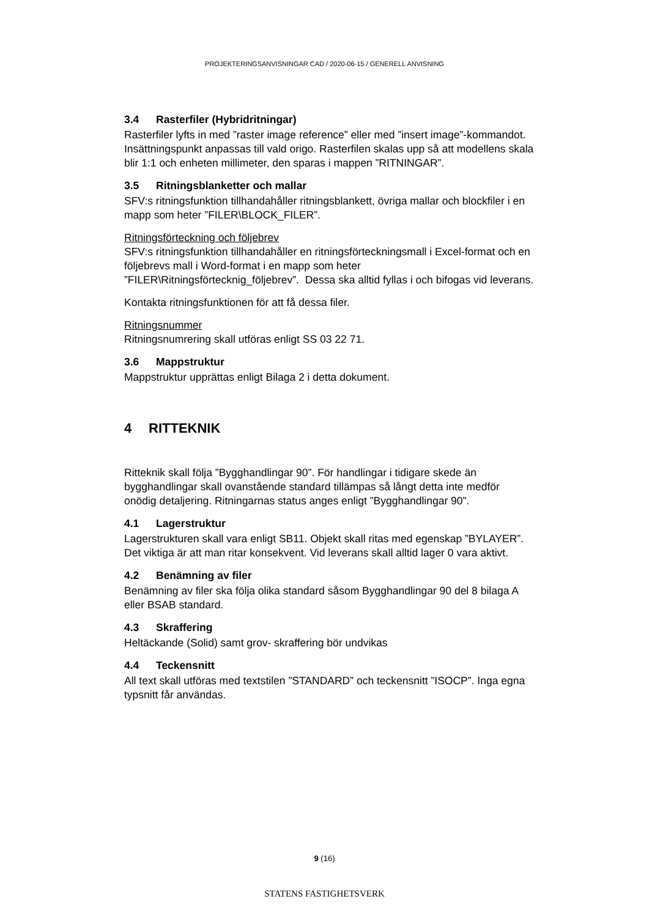PROJEKTERINGSANVISNINGAR CAD / 2020-06-15 / GENERELL ANVISNING
3.4 Rasterfiler (Hybridritningar)
Rasterfiler lyfts in med ”raster image reference” eller med ”insert image”-kommandot. Insättningspunkt anpassas till vald origo. Rasterfilen skalas upp så att modellens skala blir 1:1 och enheten millimeter, den sparas i mappen ”RITNINGAR”.
3.5 Ritningsblanketter och mallar
SFV:s ritningsfunktion tillhandahåller ritningsblankett, övriga mallar och blockfiler i en mapp som heter ”FILER\BLOCK_FILER”.
Ritningsförteckning och följebrev
SFV:s ritningsfunktion tillhandahåller en ritningsförteckningsmall i Excel-format och en följebrevs mall i Word-format i en mapp som heter ”FILER\Ritningsförtecknig_följebrev”. Dessa ska alltid fyllas i och bifogas vid leverans.
Kontakta ritningsfunktionen för att få dessa filer.
Ritningsnummer
Ritningsnumrering skall utföras enligt SS 03 22 71.
3.6 Mappstruktur
Mappstruktur upprättas enligt Bilaga 2 i detta dokument.
4 RITTEKNIK
Ritteknik skall följa ”Bygghandlingar 90”. För handlingar i tidigare skede än bygghandlingar skall ovanstående standard tillämpas så långt detta inte medför onödig detaljering. Ritningarnas status anges enligt ”Bygghandlingar 90”.
4.1 Lagerstruktur
Lagerstrukturen skall vara enligt SB11. Objekt skall ritas med egenskap ”BYLAYER”. Det viktiga är att man ritar konsekvent. Vid leverans skall alltid lager 0 vara aktivt.
4.2 Benämning av filer
Benämning av filer ska följa olika standard såsom Bygghandlingar 90 del 8 bilaga A eller BSAB standard.
4.3 Skraffering
Heltäckande (Solid) samt grov- skraffering bör undvikas
4.4 Teckensnitt
All text skall utföras med textstilen ”STANDARD” och teckensnitt ”ISOCP”. Inga egna typsnitt får användas.
9 (16)
STATENS FASTIGHETSVERK